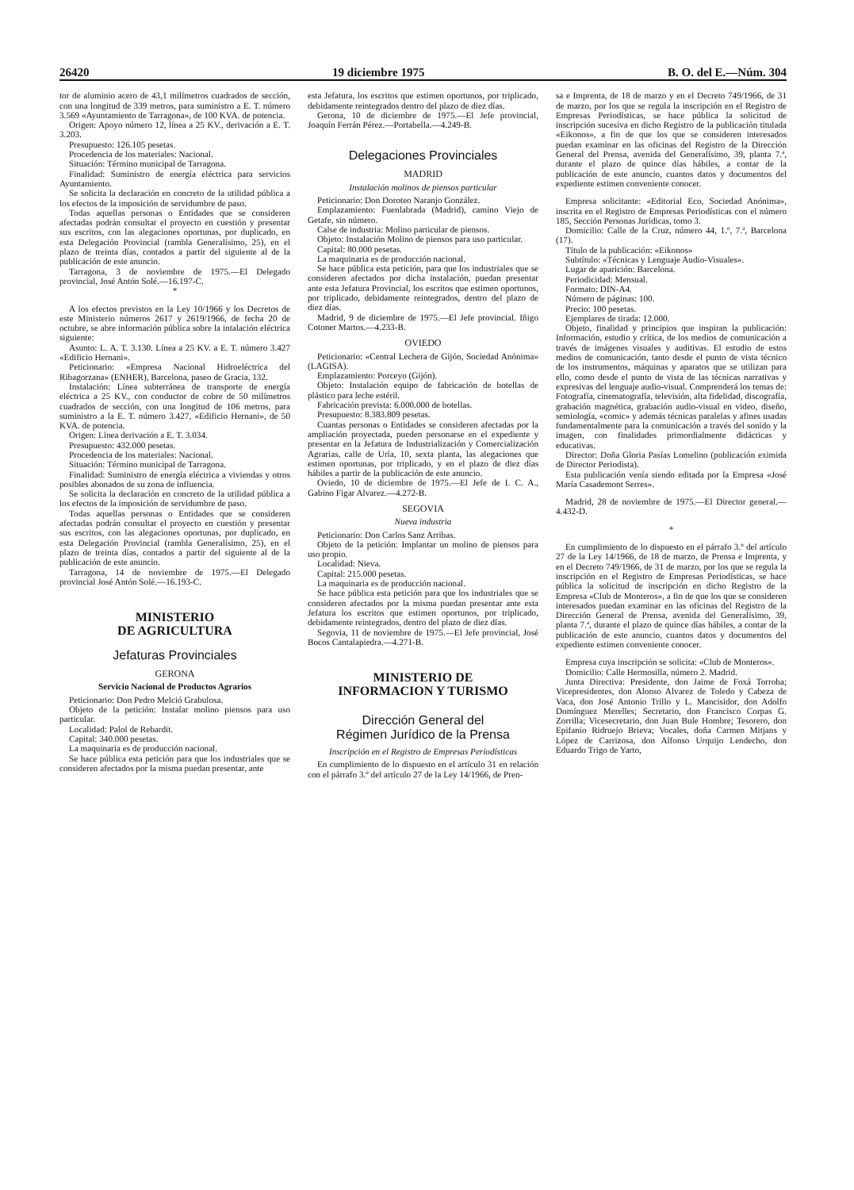26420 19 diciembre 1975 B. O. del E.—Núm. 304
tor de aluminio acero de 43,1 milímetros cuadrados de sección, con una longitud de 339 metros, para suministro a E. T. número 3.569 «Ayuntamiento de Tarragona», de 100 KVA. de potencia.
Origen: Apoyo número 12, línea a 25 KV., derivación a E. T. 3.203.
Presupuesto: 126.105 pesetas.
Procedencia de los materiales: Nacional.
Situación: Término municipal de Tarragona.
Finalidad: Suministro de energía eléctrica para servicios Ayuntamiento.
Se solicita la declaración en concreto de la utilidad pública a los efectos de la imposición de servidumbre de paso.
Todas aquellas personas o Entidades que se consideren afectadas podrán consultar el proyecto en cuestión y presentar sus escritos, con las alegaciones oportunas, por duplicado, en esta Delegación Provincial (rambla Generalísimo, 25), en el plazo de treinta días, contados a partir del siguiente al de la publicación de este anuncio.
Tarragona, 3 de noviembre de 1975.—El Delegado provincial, José Antón Solé.—16.197-C.
*
A los efectos previstos en la Ley 10/1966 y los Decretos de este Ministerio números 2617 y 2619/1966, de fecha 20 de octubre, se abre información pública sobre la intalación eléctrica siguiente:
Asunto: L. A. T. 3.130. Línea a 25 KV. a E. T. número 3.427 «Edificio Hernani».
Peticionario: «Empresa Nacional Hidroeléctrica del Ribagorzana» (ENHER), Barcelona, paseo de Gracia, 132.
Instalación: Línea subterránea de transporte de energía eléctrica a 25 KV., con conductor de cobre de 50 milímetros cuadrados de sección, con una longitud de 106 metros, para suministro a la E. T. número 3.427, «Edificio Hernani», de 50 KVA. de potencia.
Origen: Línea derivación a E. T. 3.034.
Presupuesto: 432.000 pesetas.
Procedencia de los materiales: Nacional.
Situación: Término municipal de Tarragona.
Finalidad: Suministro de energía eléctrica a viviendas y otros posibles abonados de su zona de influencia.
Se solicita la declaración en concreto de la utilidad pública a los efectos de la imposición de servidumbre de paso.
Todas aquellas personas o Entidades que se consideren afectadas podrán consultar el proyecto en cuestión y presentar sus escritos, con las alegaciones oportunas, por duplicado, en esta Delegación Provincial (rambla Generalísimo, 25), en el plazo de treinta días, contados a partir del siguiente al de la publicación de este anuncio.
Tarragona, 14 de noviembre de 1975.—El Delegado provincial José Antón Solé.—16.193-C.
MINISTERIO
DE AGRICULTURA
Jefaturas Provinciales
GERONA
Servicio Nacional de Productos Agrarios
Peticionario: Don Pedro Melció Grabulosa.
Objeto de la petición: Instalar molino piensos para uso particular.
Localidad: Palol de Rebardit.
Capital: 340.000 pesetas.
La maquinaria es de producción nacional.
Se hace pública esta petición para que los industriales que se consideren afectados por la misma puedan presentar, ante
esta Jefatura, los escritos que estimen oportunos, por triplicado, debidamente reintegrados dentro del plazo de diez días.
Gerona, 10 de diciembre de 1975.—El Jefe provincial, Joaquín Ferrán Pérez.—Portabella.—4.249-B.
Delegaciones Provinciales
MADRID
Instalación molinos de piensos particular
Peticionario: Don Doroteo Naranjo González.
Emplazamiento: Fuenlabrada (Madrid), camino Viejo de Getafe, sin número.
Calse de industria: Molino particular de piensos.
Objeto: Instalación Molino de piensos para uso particular.
Capital: 80.000 pesetas.
La maquinaria es de producción nacional.
Se hace pública esta petición, para que los industriales que se consideren afectados por dicha instalación, puedan presentar ante esta Jefatura Provincial, los escritos que estimen oportunos, por triplicado, debidamente reintegrados, dentro del plazo de diez días.
Madrid, 9 de diciembre de 1975.—El Jefe provincial. Iñigo Cotoner Martos.—4.233-B.
OVIEDO
Peticionario: «Central Lechera de Gijón, Sociedad Anónima» (LAGISA).
Emplazamiento: Porceyo (Gijón).
Objeto: Instalación equipo de fabricación de botellas de plástico para leche estéril.
Fabricación prevista: 6.000.000 de botellas.
Presupuesto: 8.383.809 pesetas.
Cuantas personas o Entidades se consideren afectadas por la ampliación proyectada, pueden personarse en el expediente y presentar en la Jefatura de Industrialización y Comercialización Agrarias, calle de Uría, 10, sexta planta, las alegaciones que estimen oportunas, por triplicado, y en el plazo de diez días hábiles a partir de la publicación de este anuncio.
Oviedo, 10 de diciembre de 1975.—El Jefe de I. C. A., Gabino Figar Alvarez.—4.272-B.
SEGOVIA
Nueva industria
Peticionario: Don Carlos Sanz Arribas.
Objeto de la petición: Implantar un molino de piensos para uso propio.
Localidad: Nieva.
Capital: 215.000 pesetas.
La maquinaria es de producción nacional.
Se hace pública esta petición para que los industriales que se consideren afectados por la misma puedan presentar ante esta Jefatura los escritos que estimen oportunos, por triplicado, debidamente reintegrados, dentro del plazo de diez días.
Segovia, 11 de noviembre de 1975.—El Jefe provincial, José Bocos Cantalapiedra.—4.271-B.
MINISTERIO DE
INFORMACION Y TURISMO
Dirección General del
Régimen Jurídico de la Prensa
Inscripción en el Registro de Empresas Periodísticas
En cumplimiento de lo dispuesto en el artículo 31 en relación con el párrafo 3.º del artículo 27 de la Ley 14/1966, de Pren-
sa e Imprenta, de 18 de marzo y en el Decreto 749/1966, de 31 de marzo, por los que se regula la inscripción en el Registro de Empresas Periodísticas, se hace pública la solicitud de inscripción sucesiva en dicho Registro de la publicación titulada «Eikonos», a fin de que los que se consideren interesados puedan examinar en las oficinas del Registro de la Dirección General del Prensa, avenida del Generalísimo, 39, planta 7.ª, durante el plazo de quince días hábiles, a contar de la publicación de este anuncio, cuantos datos y documentos del expediente estimen conveniente conocer.
Empresa solicitante: «Editorial Eco, Sociedad Anónima», inscrita en el Registro de Empresas Periodísticas con el número 185, Sección Personas Jurídicas, tomo 3.
Domicilio: Calle de la Cruz, número 44, 1.º, 7.ª, Barcelona (17).
Título de la publicación: «Eikonos»
Subtítulo: «Técnicas y Lenguaje Audio-Visuales».
Lugar de aparición: Barcelona.
Periodicidad: Mensual.
Formato: DIN-A4.
Número de páginas: 100.
Precio: 100 pesetas.
Ejemplares de tirada: 12.000.
Objeto, finalidad y principios que inspiran la publicación: Información, estudio y crítica, de los medios de comunicación a través de imágenes visuales y auditivas. El estudio de estos medios de comunicación, tanto desde el punto de vista técnico de los instrumentos, máquinas y aparatos que se utilizan para ello, como desde el punto de vista de las técnicas narrativas y expresivas del lenguaje audio-visual. Comprenderá los temas de: Fotografía, cinematografía, televisión, alta fidelidad, discografía, grabación magnética, grabación audio-visual en video, diseño, semiología, «comic» y además técnicas paralelas y afines usadas fundamentalmente para la comunicación a través del sonido y la imagen, con finalidades primordialmente didácticas y educativas.
Director: Doña Gloria Pasías Lomelino (publicación eximida de Director Periodista).
Esta publicación venía siendo editada por la Empresa «José María Casademont Serres».
Madrid, 28 de noviembre de 1975.—El Director general.—4.432-D.
*
En cumplimiento de lo dispuesto en el párrafo 3.º del artículo 27 de la Ley 14/1966, de 18 de marzo, de Prensa e Imprenta, y en el Decreto 749/1966, de 31 de marzo, por los que se regula la inscripción en el Registro de Empresas Periodísticas, se hace pública la solicitud de inscripción en dicho Registro de la Empresa «Club de Monteros», a fin de que los que se consideren interesados puedan examinar en las oficinas del Registro de la Dirección General de Prensa, avenida del Generalísimo, 39, planta 7.ª, durante el plazo de quince días hábiles, a contar de la publicación de este anuncio, cuantos datos y documentos del expediente estimen conveniente conocer.
Empresa cuya inscripción se solicita: «Club de Monteros».
Domicilio: Calle Hermosilla, número 2. Madrid.
Junta Directiva: Presidente, don Jaime de Foxá Torroba; Vicepresidentes, don Alonso Alvarez de Toledo y Cabeza de Vaca, don José Antonio Trillo y L. Mancisidor, don Adolfo Domínguez Merelles; Secretario, don Francisco Corpas G. Zorrilla; Vicesecretario, don Juan Bule Hombre; Tesorero, don Epifanio Ridruejo Brieva; Vocales, doña Carmen Mitjans y López de Carrizosa, don Alfonso Urquijo Lendecho, don Eduardo Trigo de Yarto,